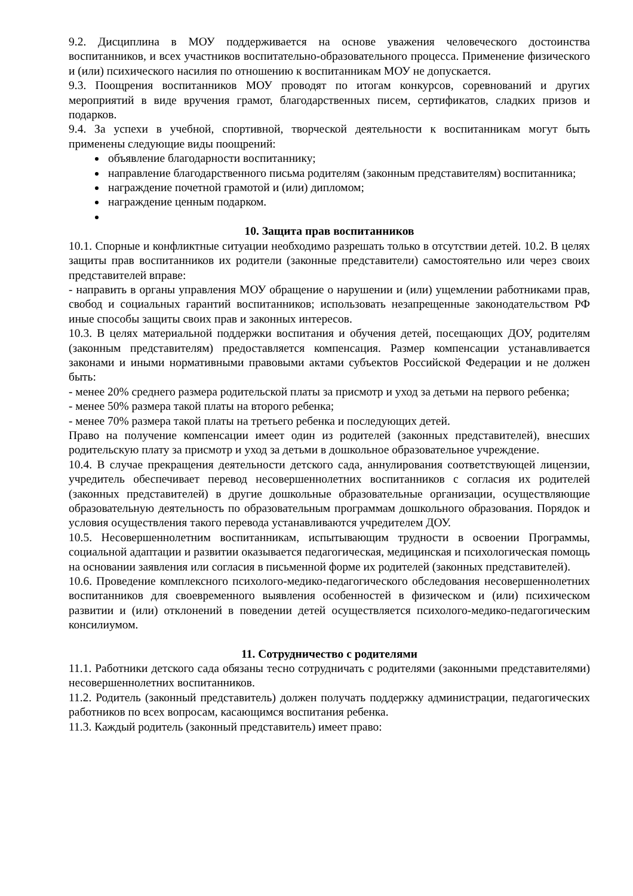9.2. Дисциплина в МОУ поддерживается на основе уважения человеческого достоинства воспитанников, и всех участников воспитательно-образовательного процесса. Применение физического и (или) психического насилия по отношению к воспитанникам МОУ не допускается.
9.3. Поощрения воспитанников МОУ проводят по итогам конкурсов, соревнований и других мероприятий в виде вручения грамот, благодарственных писем, сертификатов, сладких призов и подарков.
9.4. За успехи в учебной, спортивной, творческой деятельности к воспитанникам могут быть применены следующие виды поощрений:
объявление благодарности воспитаннику;
направление благодарственного письма родителям (законным представителям) воспитанника;
награждение почетной грамотой и (или) дипломом;
награждение ценным подарком.
10. Защита прав воспитанников
10.1. Спорные и конфликтные ситуации необходимо разрешать только в отсутствии детей. 10.2. В целях защиты прав воспитанников их родители (законные представители) самостоятельно или через своих представителей вправе:
- направить в органы управления МОУ обращение о нарушении и (или) ущемлении работниками прав, свобод и социальных гарантий воспитанников; использовать незапрещенные законодательством РФ иные способы защиты своих прав и законных интересов.
10.3. В целях материальной поддержки воспитания и обучения детей, посещающих ДОУ, родителям (законным представителям) предоставляется компенсация. Размер компенсации устанавливается законами и иными нормативными правовыми актами субъектов Российской Федерации и не должен быть:
- менее 20% среднего размера родительской платы за присмотр и уход за детьми на первого ребенка;
- менее 50% размера такой платы на второго ребенка;
- менее 70% размера такой платы на третьего ребенка и последующих детей.
Право на получение компенсации имеет один из родителей (законных представителей), внесших родительскую плату за присмотр и уход за детьми в дошкольное образовательное учреждение.
10.4. В случае прекращения деятельности детского сада, аннулирования соответствующей лицензии, учредитель обеспечивает перевод несовершеннолетних воспитанников с согласия их родителей (законных представителей) в другие дошкольные образовательные организации, осуществляющие образовательную деятельность по образовательным программам дошкольного образования. Порядок и условия осуществления такого перевода устанавливаются учредителем ДОУ.
10.5. Несовершеннолетним воспитанникам, испытывающим трудности в освоении Программы, социальной адаптации и развитии оказывается педагогическая, медицинская и психологическая помощь на основании заявления или согласия в письменной форме их родителей (законных представителей).
10.6. Проведение комплексного психолого-медико-педагогического обследования несовершеннолетних воспитанников для своевременного выявления особенностей в физическом и (или) психическом развитии и (или) отклонений в поведении детей осуществляется психолого-медико-педагогическим консилиумом.
11. Сотрудничество с родителями
11.1. Работники детского сада обязаны тесно сотрудничать с родителями (законными представителями) несовершеннолетних воспитанников.
11.2. Родитель (законный представитель) должен получать поддержку администрации, педагогических работников по всех вопросам, касающимся воспитания ребенка.
11.3. Каждый родитель (законный представитель) имеет право: